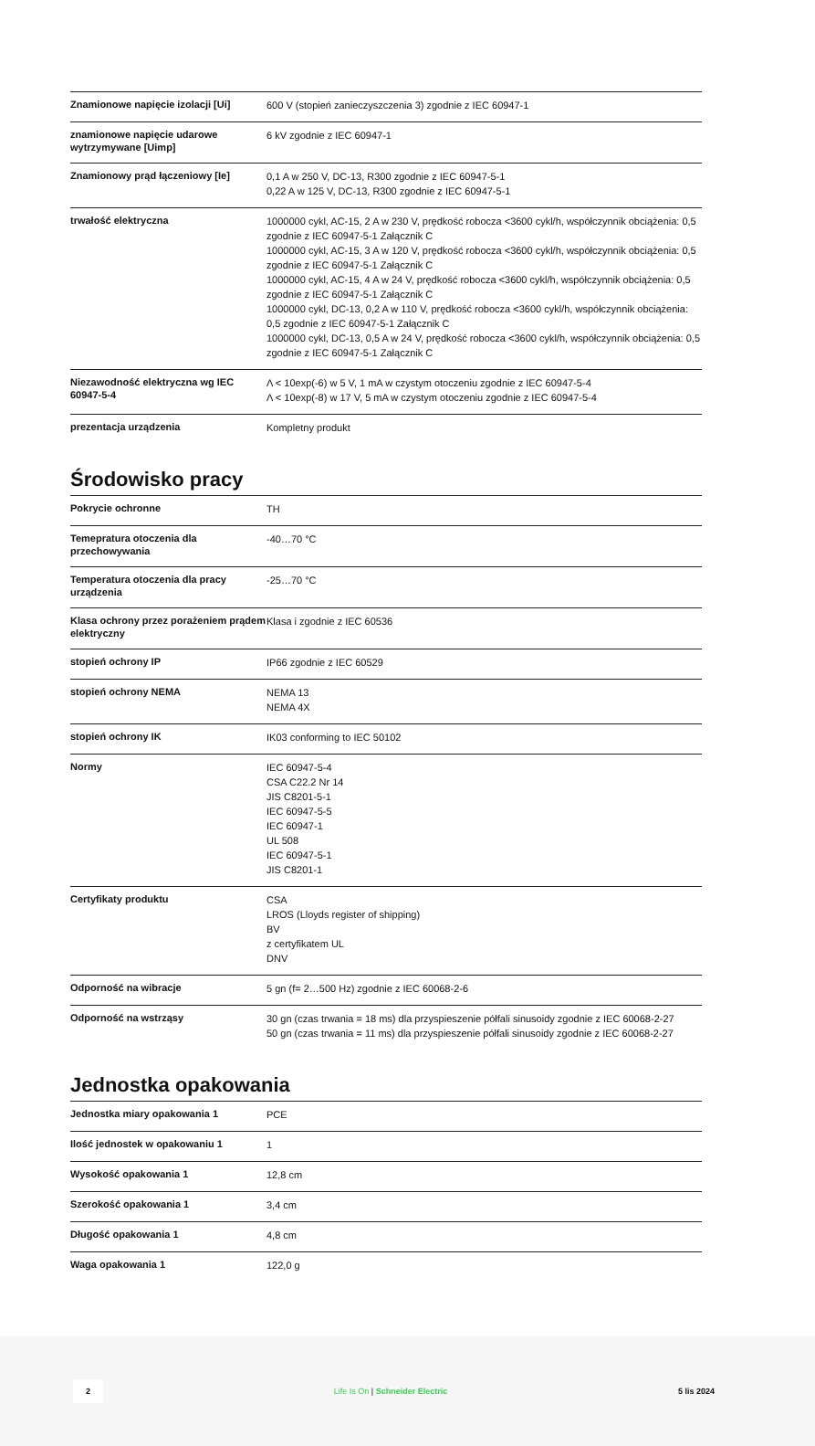| Znamionowe napięcie izolacji [Ui] | 600 V (stopień zanieczyszczenia 3) zgodnie z IEC 60947-1 |
| znamionowe napięcie udarowe wytrzymywane [Uimp] | 6 kV zgodnie z IEC 60947-1 |
| Znamionowy prąd łączeniowy [Ie] | 0,1 A w 250 V, DC-13, R300 zgodnie z IEC 60947-5-1 0,22 A w 125 V, DC-13, R300 zgodnie z IEC 60947-5-1 |
| trwałość elektryczna | 1000000 cykl, AC-15, 2 A w 230 V, prędkość robocza <3600 cykl/h, współczynnik obciążenia: 0,5 zgodnie z IEC 60947-5-1 Załącznik C 1000000 cykl, AC-15, 3 A w 120 V, prędkość robocza <3600 cykl/h, współczynnik obciążenia: 0,5 zgodnie z IEC 60947-5-1 Załącznik C 1000000 cykl, AC-15, 4 A w 24 V, prędkość robocza <3600 cykl/h, współczynnik obciążenia: 0,5 zgodnie z IEC 60947-5-1 Załącznik C 1000000 cykl, DC-13, 0,2 A w 110 V, prędkość robocza <3600 cykl/h, współczynnik obciążenia: 0,5 zgodnie z IEC 60947-5-1 Załącznik C 1000000 cykl, DC-13, 0,5 A w 24 V, prędkość robocza <3600 cykl/h, współczynnik obciążenia: 0,5 zgodnie z IEC 60947-5-1 Załącznik C |
| Niezawodność elektryczna wg IEC 60947-5-4 | Λ < 10exp(-6) w 5 V, 1 mA w czystym otoczeniu zgodnie z IEC 60947-5-4 Λ < 10exp(-8) w 17 V, 5 mA w czystym otoczeniu zgodnie z IEC 60947-5-4 |
| prezentacja urządzenia | Kompletny produkt |
Środowisko pracy
| Pokrycie ochronne | TH |
| Temepratura otoczenia dla przechowywania | -40…70 °C |
| Temperatura otoczenia dla pracy urządzenia | -25…70 °C |
| Klasa ochrony przez porażeniem prądem elektryczny | Klasa i zgodnie z IEC 60536 |
| stopień ochrony IP | IP66 zgodnie z IEC 60529 |
| stopień ochrony NEMA | NEMA 13 NEMA 4X |
| stopień ochrony IK | IK03 conforming to IEC 50102 |
| Normy | IEC 60947-5-4 CSA C22.2 Nr 14 JIS C8201-5-1 IEC 60947-5-5 IEC 60947-1 UL 508 IEC 60947-5-1 JIS C8201-1 |
| Certyfikaty produktu | CSA LROS (Lloyds register of shipping) BV z certyfikatem UL DNV |
| Odporność na wibracje | 5 gn (f= 2…500 Hz) zgodnie z IEC 60068-2-6 |
| Odporność na wstrząsy | 30 gn (czas trwania = 18 ms) dla przyspieszenie półfali sinusoidy zgodnie z IEC 60068-2-27 50 gn (czas trwania = 11 ms) dla przyspieszenie półfali sinusoidy zgodnie z IEC 60068-2-27 |
Jednostka opakowania
| Jednostka miary opakowania 1 | PCE |
| Ilość jednostek w opakowaniu 1 | 1 |
| Wysokość opakowania 1 | 12,8 cm |
| Szerokość opakowania 1 | 3,4 cm |
| Długość opakowania 1 | 4,8 cm |
| Waga opakowania 1 | 122,0 g |
2 Life Is On | Schneider Electric 5 lis 2024